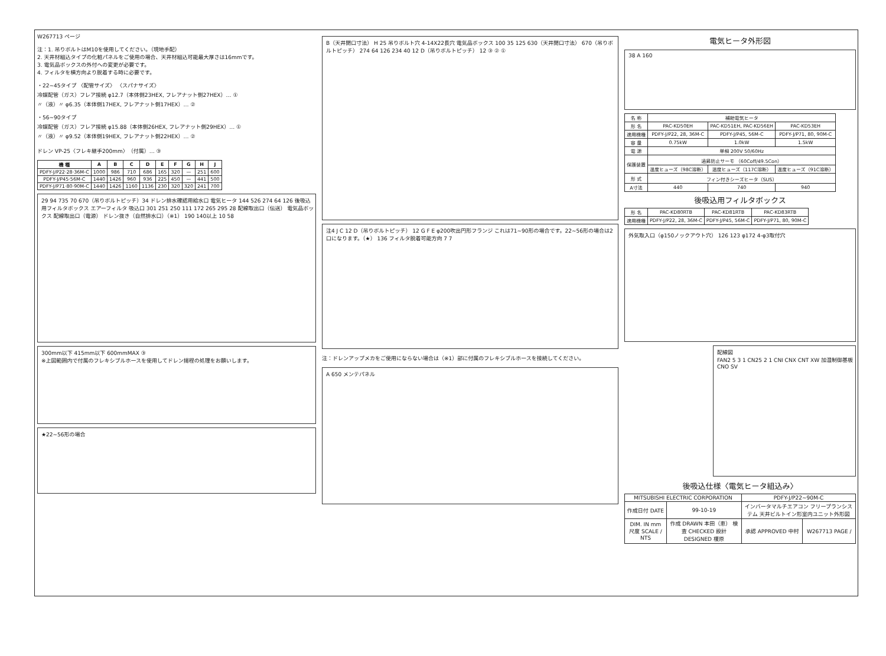W267713 ページ
注：1. 吊りボルトはM10を使用してください。（現地手配）
2. 天井材組込タイプの化粧パネルをご使用の場合、天井材組込可能最大厚さは16mmです。
3. 電気品ボックスの外付への変更が必要です。
4. フィルタを横方向より脱着する時に必要です。
・22~45タイプ 〈配管サイズ〉 〈スパナサイズ〉
冷媒配管（ガス）フレア接続 φ12.7（本体側23HEX, フレアナット側27HEX）… ①
〃（液）〃 φ6.35（本体側17HEX, フレアナット側17HEX）… ②
・56~90タイプ
冷媒配管（ガス）フレア接続 φ15.88（本体側26HEX, フレアナット側29HEX）… ①
〃（液）〃 φ9.52（本体側19HEX, フレアナット側22HEX）… ②
ドレン VP-25〈フレキ継手200mm〉（付属）… ③
| 機 種 | A | B | C | D | E | F | G | H | J |
| --- | --- | --- | --- | --- | --- | --- | --- | --- | --- |
| PDFY-J/P22·28·36M-C | 1000 | 986 | 710 | 686 | 165 | 320 | — | 251 | 600 |
| PDFY-J/P45·56M-C | 1440 | 1426 | 960 | 936 | 225 | 450 | — | 441 | 500 |
| PDFY-J/P71·80·90M-C | 1440 | 1426 | 1160 | 1136 | 230 | 320 | 320 | 241 | 700 |
29 94 735 70 670（吊りボルトピッチ）34 ドレン排水確認用給水口 電気ヒータ 144 526 274 64 126 後吸込用フィルタボックス エアーフィルタ 吸込口 301 251 250 111 172 265 295 28 配線取出口（伝送） 電気品ボックス 配線取出口（電源） ドレン抜き（自然排水口）（※1） 190 140以上 10 58
300mm以下 415mm以下 600mmMAX ③
※上図範囲内で付属のフレキシブルホースを使用してドレン揚程の処理をお願いします。
★22~56形の場合
B（天井開口寸法） H 25 吊りボルト穴 4-14X22長穴 電気品ボックス 100 35 125 630（天井開口寸法） 670（吊りボルトピッチ） 274 64 126 234 40 12 D（吊りボルトピッチ） 12 ③ ② ①
注4 J C 12 D（吊りボルトピッチ） 12 G F E φ200吹出円形フランジ これは71~90形の場合です。22~56形の場合は2口になります。（★） 136 フィルタ脱着可能方向 7 7
注：ドレンアップメカをご使用にならない場合は（※1）部に付属のフレキシブルホースを接続してください。
A 650 メンテパネル
電気ヒータ外形図
38 A 160
| 名 称 | 補助電気ヒータ | | |
| 形 名 | PAC-KD50EH | PAC-KD51EH, PAC-KD56EH | PAC-KD53EH |
| 適用機種 | PDFY-J/P22, 28, 36M-C | PDFY-J/P45, 56M-C | PDFY-J/P71, 80, 90M-C |
| 容 量 | 0.75kW | 1.0kW | 1.5kW |
| 電 源 | 単相 200V 50/60Hz | | |
| 保護装置 | 過昇防止サーモ （60Coff/49.5Con） | | |
| | 温度ヒューズ（98C溶断） | 温度ヒューズ（117C溶断） | 温度ヒューズ（91C溶断） |
| 形 式 | フィン付きシーズヒータ（SUS） | | |
| A寸法 | 440 | 740 | 940 |
後吸込用フィルタボックス
| 形 名 | PAC-KD80RTB | PAC-KD81RTB | PAC-KD83RTB |
| 適用機種 | PDFY-J/P22, 28, 36M-C | PDFY-J/P45, 56M-C | PDFY-J/P71, 80, 90M-C |
外気取入口（φ150ノックアウト穴） 126 123 φ172 4-φ3取付穴
配線図
FAN2 5 3 1 CN25 2 1 CNI CNX CNT XW 加湿制御基板 CNO SV
後吸込仕様〈電気ヒータ組込み〉
| MITSUBISHI ELECTRIC CORPORATION | | PDFY-J/P22~90M-C | |
| 作成日付 DATE | 99-10-19 | インバータマルチエアコン フリープランシステム 天井ビルトイン形室内ユニット外形図 | |
| DIM. IN mm 尺度 SCALE / NTS | 作成 DRAWN 本田（恵） 検査 CHECKED 設計 DESIGNED 榎原 | 承認 APPROVED 中村 | W267713 PAGE / |